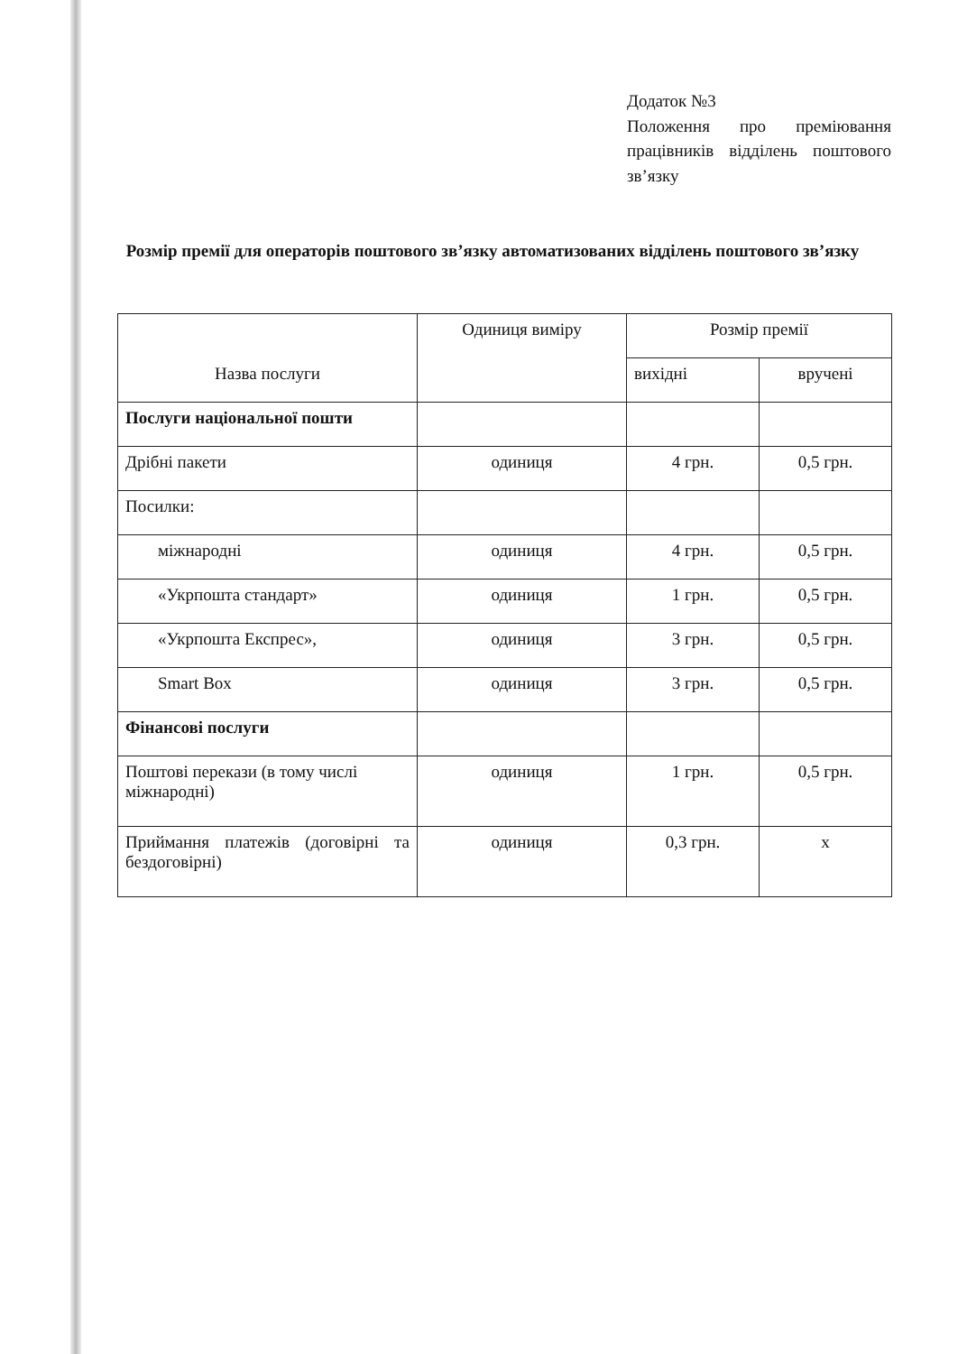Додаток №3
Положення про преміювання працівників відділень поштового зв’язку
Розмір премії для операторів поштового зв’язку автоматизованих відділень поштового зв’язку
| Назва послуги | Одиниця виміру | Розмір премії | |
| --- | --- | --- | --- |
| | | вихідні | вручені |
| Послуги національної пошти | | | |
| Дрібні пакети | одиниця | 4 грн. | 0,5 грн. |
| Посилки: | | | |
| міжнародні | одиниця | 4 грн. | 0,5 грн. |
| «Укрпошта стандарт» | одиниця | 1 грн. | 0,5 грн. |
| «Укрпошта Експрес», | одиниця | 3 грн. | 0,5 грн. |
| Smart Box | одиниця | 3 грн. | 0,5 грн. |
| Фінансові послуги | | | |
| Поштові перекази (в тому числі міжнародні) | одиниця | 1 грн. | 0,5 грн. |
| Приймання платежів (договірні та бездоговірні) | одиниця | 0,3 грн. | х |